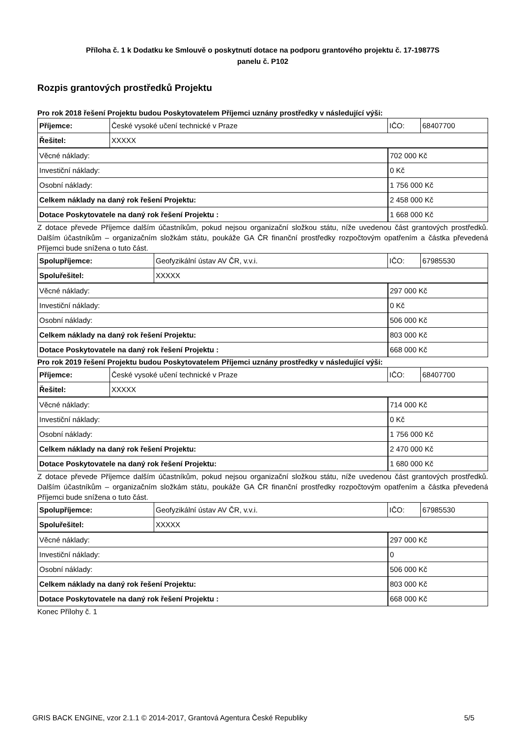Příloha č. 1 k Dodatku ke Smlouvě o poskytnutí dotace na podporu grantového projektu č. 17-19877S
panelu č. P102
Rozpis grantových prostředků Projektu
Pro rok 2018 řešení Projektu budou Poskytovatelem Příjemci uznány prostředky v následující výši:
| Příjemce: | České vysoké učení technické v Praze | IČO: | 68407700 |
| Řešitel: | XXXXX | | |
| Věcné náklady: | 702 000 Kč |
| Investiční náklady: | 0 Kč |
| Osobní náklady: | 1 756 000 Kč |
| Celkem náklady na daný rok řešení Projektu: | 2 458 000 Kč |
| Dotace Poskytovatele na daný rok řešení Projektu : | 1 668 000 Kč |
Z dotace převede Příjemce dalším účastníkům, pokud nejsou organizační složkou státu, níže uvedenou část grantových prostředků. Dalším účastníkům – organizačním složkám státu, poukáže GA ČR finanční prostředky rozpočtovým opatřením a částka převedená Příjemci bude snížena o tuto část.
| Spolupříjemce: | Geofyzikální ústav AV ČR, v.v.i. | IČO: | 67985530 |
| Spoluřešitel: | XXXXX | | |
| Věcné náklady: | 297 000 Kč |
| Investiční náklady: | 0 Kč |
| Osobní náklady: | 506 000 Kč |
| Celkem náklady na daný rok řešení Projektu: | 803 000 Kč |
| Dotace Poskytovatele na daný rok řešení Projektu : | 668 000 Kč |
Pro rok 2019 řešení Projektu budou Poskytovatelem Příjemci uznány prostředky v následující výši:
| Příjemce: | České vysoké učení technické v Praze | IČO: | 68407700 |
| Řešitel: | XXXXX | | |
| Věcné náklady: | 714 000 Kč |
| Investiční náklady: | 0 Kč |
| Osobní náklady: | 1 756 000 Kč |
| Celkem náklady na daný rok řešení Projektu: | 2 470 000 Kč |
| Dotace Poskytovatele na daný rok řešení Projektu: | 1 680 000 Kč |
Z dotace převede Příjemce dalším účastníkům, pokud nejsou organizační složkou státu, níže uvedenou část grantových prostředků. Dalším účastníkům – organizačním složkám státu, poukáže GA ČR finanční prostředky rozpočtovým opatřením a částka převedená Příjemci bude snížena o tuto část.
| Spolupříjemce: | Geofyzikální ústav AV ČR, v.v.i. | IČO: | 67985530 |
| Spoluřešitel: | XXXXX | | |
| Věcné náklady: | 297 000 Kč |
| Investiční náklady: | 0 |
| Osobní náklady: | 506 000 Kč |
| Celkem náklady na daný rok řešení Projektu: | 803 000 Kč |
| Dotace Poskytovatele na daný rok řešení Projektu : | 668 000 Kč |
Konec Přílohy č. 1
GRIS BACK ENGINE, vzor 2.1.1 © 2014-2017, Grantová Agentura České Republiky 5/5